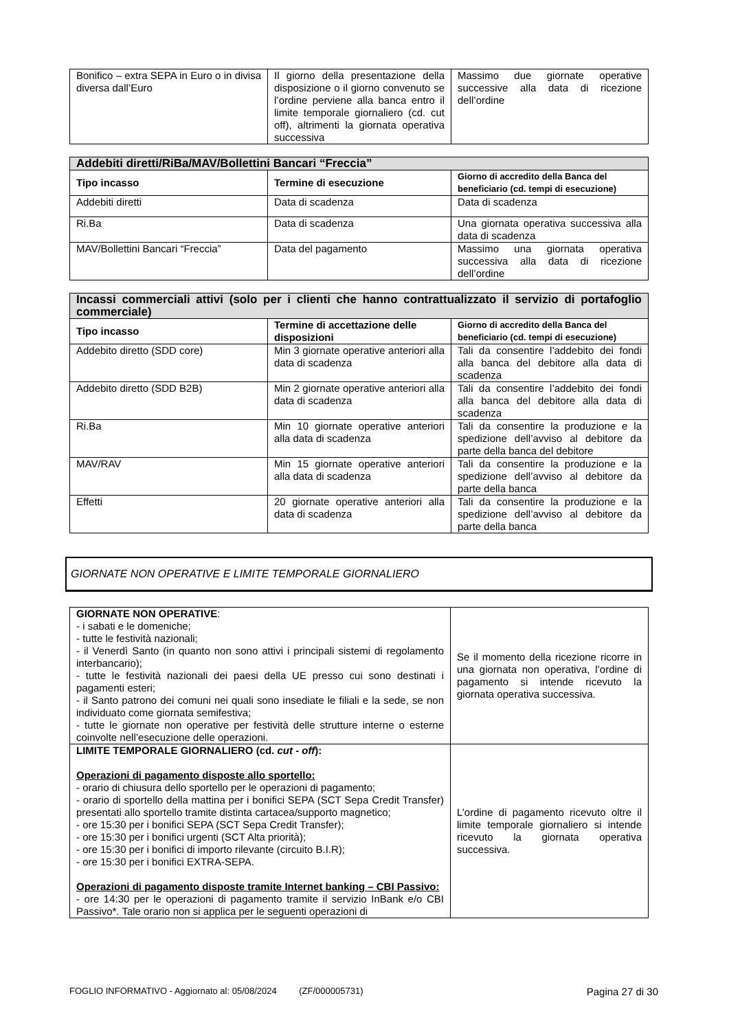| Bonifico – extra SEPA in Euro o in divisa diversa dall’Euro | Il giorno della presentazione della disposizione o il giorno convenuto se l’ordine perviene alla banca entro il limite temporale giornaliero (cd. cut off), altrimenti la giornata operativa successiva | Massimo due giornate operative successive alla data di ricezione dell’ordine |
| Addebiti diretti/RiBa/MAV/Bollettini Bancari “Freccia” | | |
| Tipo incasso | Termine di esecuzione | Giorno di accredito della Banca del beneficiario (cd. tempi di esecuzione) |
| Addebiti diretti | Data di scadenza | Data di scadenza |
| Ri.Ba | Data di scadenza | Una giornata operativa successiva alla data di scadenza |
| MAV/Bollettini Bancari “Freccia” | Data del pagamento | Massimo una giornata operativa successiva alla data di ricezione dell’ordine |
| Incassi commerciali attivi (solo per i clienti che hanno contrattualizzato il servizio di portafoglio commerciale) | | |
| Tipo incasso | Termine di accettazione delle disposizioni | Giorno di accredito della Banca del beneficiario (cd. tempi di esecuzione) |
| Addebito diretto (SDD core) | Min 3 giornate operative anteriori alla data di scadenza | Tali da consentire l’addebito dei fondi alla banca del debitore alla data di scadenza |
| Addebito diretto (SDD B2B) | Min 2 giornate operative anteriori alla data di scadenza | Tali da consentire l’addebito dei fondi alla banca del debitore alla data di scadenza |
| Ri.Ba | Min 10 giornate operative anteriori alla data di scadenza | Tali da consentire la produzione e la spedizione dell’avviso al debitore da parte della banca del debitore |
| MAV/RAV | Min 15 giornate operative anteriori alla data di scadenza | Tali da consentire la produzione e la spedizione dell’avviso al debitore da parte della banca |
| Effetti | 20 giornate operative anteriori alla data di scadenza | Tali da consentire la produzione e la spedizione dell’avviso al debitore da parte della banca |
GIORNATE NON OPERATIVE E LIMITE TEMPORALE GIORNALIERO
| GIORNATE NON OPERATIVE : - i sabati e le domeniche; - tutte le festività nazionali; - il Venerdì Santo (in quanto non sono attivi i principali sistemi di regolamento interbancario); - tutte le festività nazionali dei paesi della UE presso cui sono destinati i pagamenti esteri; - il Santo patrono dei comuni nei quali sono insediate le filiali e la sede, se non individuato come giornata semifestiva; - tutte le giornate non operative per festività delle strutture interne o esterne coinvolte nell’esecuzione delle operazioni. | Se il momento della ricezione ricorre in una giornata non operativa, l’ordine di pagamento si intende ricevuto la giornata operativa successiva. |
| LIMITE TEMPORALE GIORNALIERO (cd. cut - off ): Operazioni di pagamento disposte allo sportello: - orario di chiusura dello sportello per le operazioni di pagamento; - orario di sportello della mattina per i bonifici SEPA (SCT Sepa Credit Transfer) presentati allo sportello tramite distinta cartacea/supporto magnetico; - ore 15:30 per i bonifici SEPA (SCT Sepa Credit Transfer); - ore 15:30 per i bonifici urgenti (SCT Alta priorità); - ore 15:30 per i bonifici di importo rilevante (circuito B.I.R); - ore 15:30 per i bonifici EXTRA-SEPA. Operazioni di pagamento disposte tramite Internet banking – CBI Passivo: - ore 14:30 per le operazioni di pagamento tramite il servizio InBank e/o CBI Passivo*. Tale orario non si applica per le seguenti operazioni di | L’ordine di pagamento ricevuto oltre il limite temporale giornaliero si intende ricevuto la giornata operativa successiva. |
FOGLIO INFORMATIVO - Aggiornato al: 05/08/2024 (ZF/000005731) Pagina 27 di 30